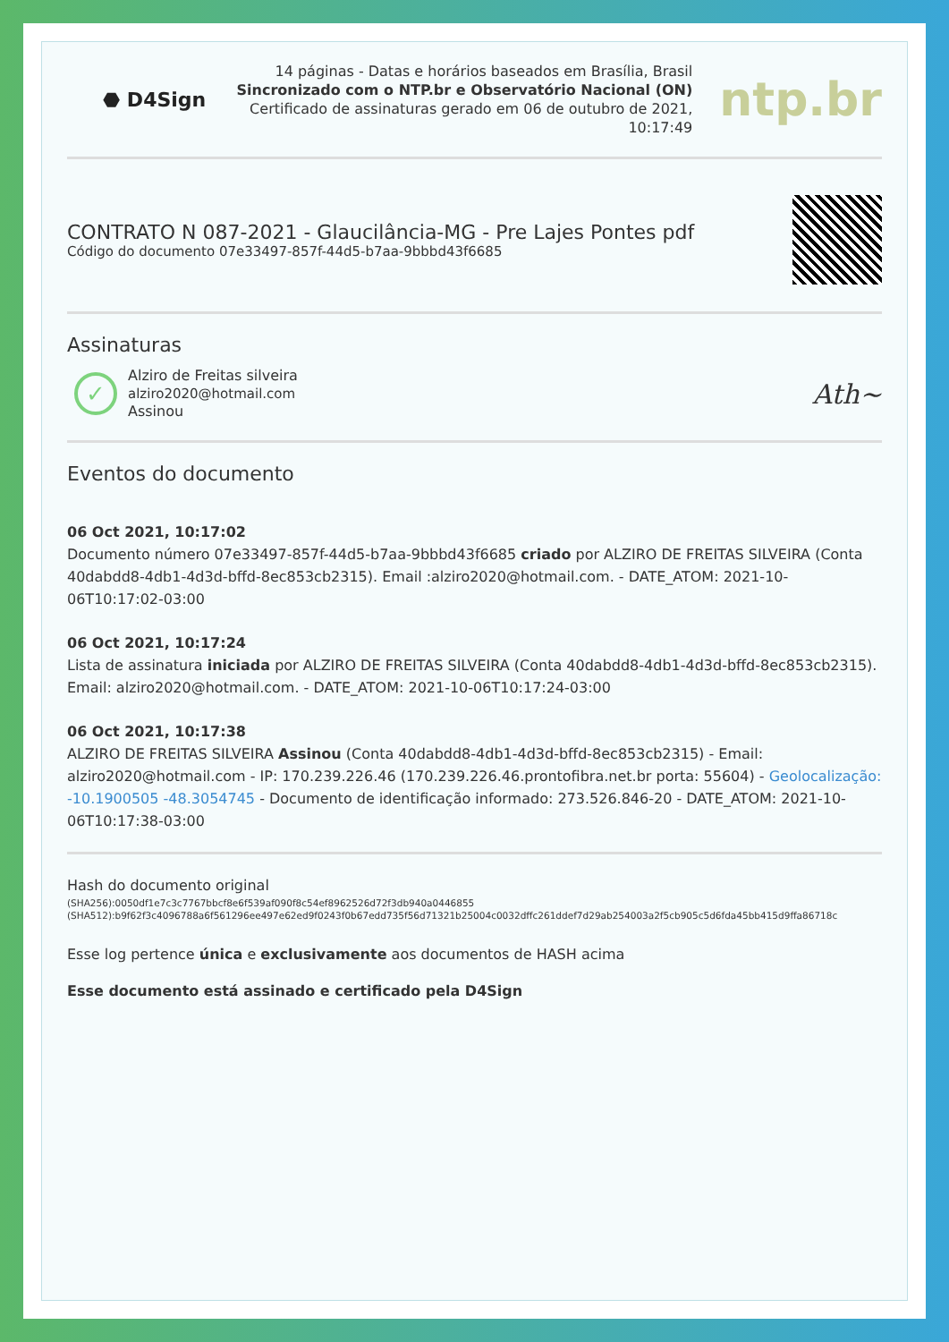⬣ D4Sign
14 páginas - Datas e horários baseados em Brasília, Brasil
Sincronizado com o NTP.br e Observatório Nacional (ON)
Certificado de assinaturas gerado em 06 de outubro de 2021, 10:17:49
ntp.br
CONTRATO N 087-2021 - Glaucilância-MG - Pre Lajes Pontes pdf
Código do documento 07e33497-857f-44d5-b7aa-9bbbd43f6685
Assinaturas
✓
Alziro de Freitas silveira
alziro2020@hotmail.com
Assinou
Ath~
Eventos do documento
06 Oct 2021, 10:17:02
Documento número 07e33497-857f-44d5-b7aa-9bbbd43f6685 criado por ALZIRO DE FREITAS SILVEIRA (Conta 40dabdd8-4db1-4d3d-bffd-8ec853cb2315). Email :alziro2020@hotmail.com. - DATE_ATOM: 2021-10-06T10:17:02-03:00
06 Oct 2021, 10:17:24
Lista de assinatura iniciada por ALZIRO DE FREITAS SILVEIRA (Conta 40dabdd8-4db1-4d3d-bffd-8ec853cb2315). Email: alziro2020@hotmail.com. - DATE_ATOM: 2021-10-06T10:17:24-03:00
06 Oct 2021, 10:17:38
ALZIRO DE FREITAS SILVEIRA Assinou (Conta 40dabdd8-4db1-4d3d-bffd-8ec853cb2315) - Email: alziro2020@hotmail.com - IP: 170.239.226.46 (170.239.226.46.prontofibra.net.br porta: 55604) - Geolocalização: -10.1900505 -48.3054745 - Documento de identificação informado: 273.526.846-20 - DATE_ATOM: 2021-10-06T10:17:38-03:00
Hash do documento original
(SHA256):0050df1e7c3c7767bbcf8e6f539af090f8c54ef8962526d72f3db940a0446855
(SHA512):b9f62f3c4096788a6f561296ee497e62ed9f0243f0b67edd735f56d71321b25004c0032dffc261ddef7d29ab254003a2f5cb905c5d6fda45bb415d9ffa86718c
Esse log pertence única e exclusivamente aos documentos de HASH acima
Esse documento está assinado e certificado pela D4Sign